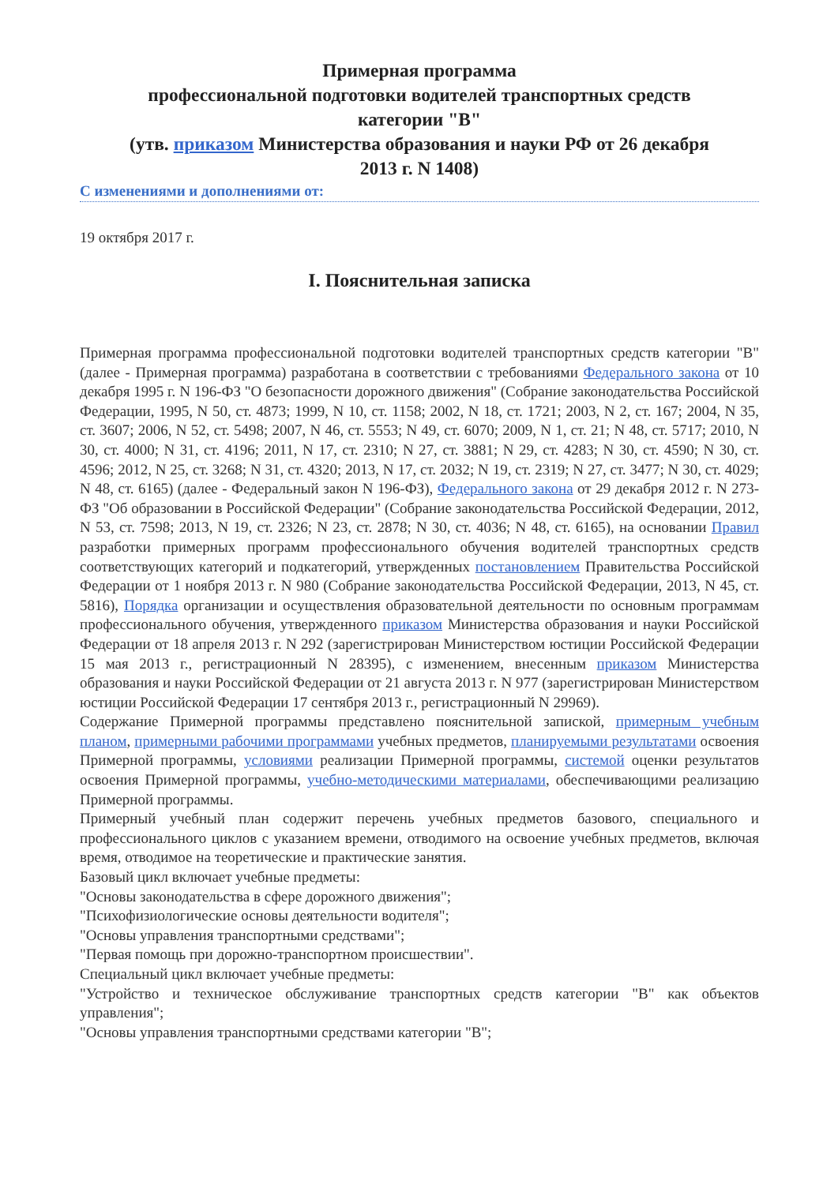Примерная программа
профессиональной подготовки водителей транспортных средств
категории "B"
(утв. приказом Министерства образования и науки РФ от 26 декабря
2013 г. N 1408)
С изменениями и дополнениями от:
19 октября 2017 г.
I. Пояснительная записка
Примерная программа профессиональной подготовки водителей транспортных средств категории "B" (далее - Примерная программа) разработана в соответствии с требованиями Федерального закона от 10 декабря 1995 г. N 196-ФЗ "О безопасности дорожного движения" (Собрание законодательства Российской Федерации, 1995, N 50, ст. 4873; 1999, N 10, ст. 1158; 2002, N 18, ст. 1721; 2003, N 2, ст. 167; 2004, N 35, ст. 3607; 2006, N 52, ст. 5498; 2007, N 46, ст. 5553; N 49, ст. 6070; 2009, N 1, ст. 21; N 48, ст. 5717; 2010, N 30, ст. 4000; N 31, ст. 4196; 2011, N 17, ст. 2310; N 27, ст. 3881; N 29, ст. 4283; N 30, ст. 4590; N 30, ст. 4596; 2012, N 25, ст. 3268; N 31, ст. 4320; 2013, N 17, ст. 2032; N 19, ст. 2319; N 27, ст. 3477; N 30, ст. 4029; N 48, ст. 6165) (далее - Федеральный закон N 196-ФЗ), Федерального закона от 29 декабря 2012 г. N 273-ФЗ "Об образовании в Российской Федерации" (Собрание законодательства Российской Федерации, 2012, N 53, ст. 7598; 2013, N 19, ст. 2326; N 23, ст. 2878; N 30, ст. 4036; N 48, ст. 6165), на основании Правил разработки примерных программ профессионального обучения водителей транспортных средств соответствующих категорий и подкатегорий, утвержденных постановлением Правительства Российской Федерации от 1 ноября 2013 г. N 980 (Собрание законодательства Российской Федерации, 2013, N 45, ст. 5816), Порядка организации и осуществления образовательной деятельности по основным программам профессионального обучения, утвержденного приказом Министерства образования и науки Российской Федерации от 18 апреля 2013 г. N 292 (зарегистрирован Министерством юстиции Российской Федерации 15 мая 2013 г., регистрационный N 28395), с изменением, внесенным приказом Министерства образования и науки Российской Федерации от 21 августа 2013 г. N 977 (зарегистрирован Министерством юстиции Российской Федерации 17 сентября 2013 г., регистрационный N 29969).
Содержание Примерной программы представлено пояснительной запиской, примерным учебным планом, примерными рабочими программами учебных предметов, планируемыми результатами освоения Примерной программы, условиями реализации Примерной программы, системой оценки результатов освоения Примерной программы, учебно-методическими материалами, обеспечивающими реализацию Примерной программы.
Примерный учебный план содержит перечень учебных предметов базового, специального и профессионального циклов с указанием времени, отводимого на освоение учебных предметов, включая время, отводимое на теоретические и практические занятия.
Базовый цикл включает учебные предметы:
"Основы законодательства в сфере дорожного движения";
"Психофизиологические основы деятельности водителя";
"Основы управления транспортными средствами";
"Первая помощь при дорожно-транспортном происшествии".
Специальный цикл включает учебные предметы:
"Устройство и техническое обслуживание транспортных средств категории "B" как объектов управления";
"Основы управления транспортными средствами категории "B";